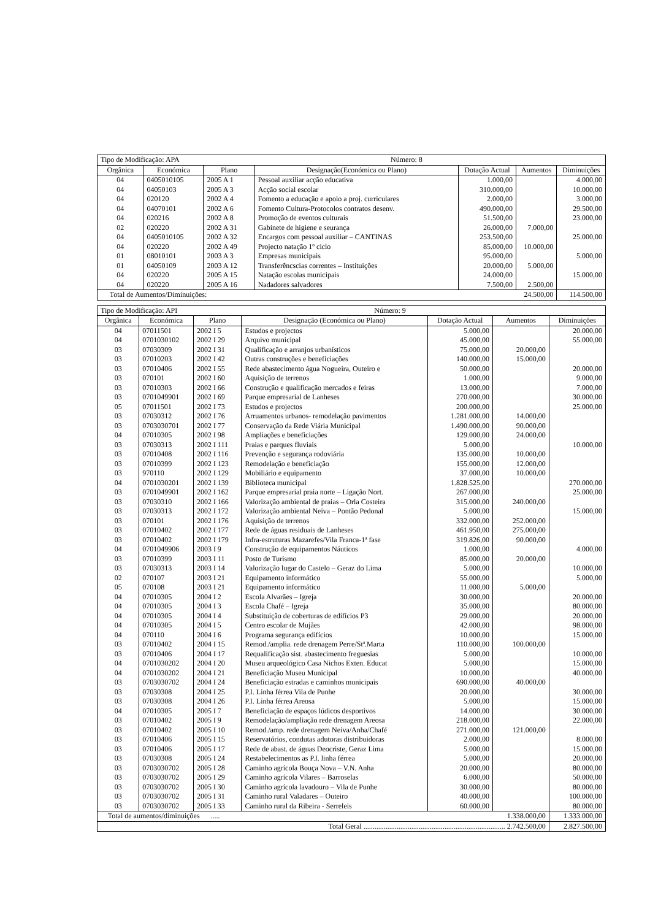| Tipo de Modificação: APA Número: 8 | | | | | | |
| Orgânica | Económica | Plano | Designação(Económica ou Plano) | Dotação Actual | Aumentos | Diminuições |
| 04 | 0405010105 | 2005 A 1 | Pessoal auxiliar acção educativa | 1.000,00 | | 4.000,00 |
| 04 | 04050103 | 2005 A 3 | Acção social escolar | 310.000,00 | | 10.000,00 |
| 04 | 020120 | 2002 A 4 | Fomento a educação e apoio a proj. curriculares | 2.000,00 | | 3.000,00 |
| 04 | 04070101 | 2002 A 6 | Fomento Cultura-Protocolos contratos desenv. | 490.000,00 | | 29.500,00 |
| 04 | 020216 | 2002 A 8 | Promoção de eventos culturais | 51.500,00 | | 23.000,00 |
| 02 | 020220 | 2002 A 31 | Gabinete de higiene e seurança | 26.000,00 | 7.000,00 | |
| 04 | 0405010105 | 2002 A 32 | Encargos com pessoal auxiliar – CANTINAS | 253.500,00 | | 25.000,00 |
| 04 | 020220 | 2002 A 49 | Projecto natação 1º ciclo | 85.000,00 | 10.000,00 | |
| 01 | 08010101 | 2003 A 3 | Empresas municipais | 95.000,00 | | 5.000,00 |
| 01 | 04050109 | 2003 A 12 | Transferêncscias correntes – Instituições | 20.000,00 | 5.000,00 | |
| 04 | 020220 | 2005 A 15 | Natação escolas municipais | 24.000,00 | | 15.000,00 |
| 04 | 020220 | 2005 A 16 | Nadadores salvadores | 7.500,00 | 2.500,00 | |
| Total de Aumentos/Diminuições: | | | | | 24.500,00 | 114.500,00 |
| Tipo de Modificação: API Número: 9 | | | | | | |
| Orgânica | Económica | Plano | Designação (Económica ou Plano) | Dotação Actual | Aumentos | Diminuições |
| 04 | 07011501 | 2002 I 5 | Estudos e projectos | 5.000,00 | | 20.000,00 |
| 04 | 0701030102 | 2002 I 29 | Arquivo municipal | 45.000,00 | | 55.000,00 |
| 03 | 07030309 | 2002 I 31 | Qualificação e arranjos urbanísticos | 75.000,00 | 20.000,00 | |
| 03 | 07010203 | 2002 I 42 | Outras construções e beneficiações | 140.000,00 | 15.000,00 | |
| 03 | 07010406 | 2002 I 55 | Rede abastecimento água Nogueira, Outeiro e | 50.000,00 | | 20.000,00 |
| 03 | 070101 | 2002 I 60 | Aquisição de terrenos | 1.000,00 | | 9.000,00 |
| 03 | 07010303 | 2002 I 66 | Construção e qualificação mercados e feiras | 13.000,00 | | 7.000,00 |
| 03 | 0701049901 | 2002 I 69 | Parque empresarial de Lanheses | 270.000,00 | | 30.000,00 |
| 05 | 07011501 | 2002 I 73 | Estudos e projectos | 200.000,00 | | 25.000,00 |
| 03 | 07030312 | 2002 I 76 | Arruamentos urbanos- remodelação pavimentos | 1.281.000,00 | 14.000,00 | |
| 03 | 0703030701 | 2002 I 77 | Conservação da Rede Viária Municipal | 1.490.000,00 | 90.000,00 | |
| 04 | 07010305 | 2002 I 98 | Ampliações e beneficiações | 129.000,00 | 24.000,00 | |
| 03 | 07030313 | 2002 I 111 | Praias e parques fluviais | 5.000,00 | | 10.000,00 |
| 03 | 07010408 | 2002 I 116 | Prevenção e segurança rodoviária | 135.000,00 | 10.000,00 | |
| 03 | 07010399 | 2002 I 123 | Remodelação e beneficiação | 155.000,00 | 12.000,00 | |
| 03 | 970110 | 2002 I 129 | Mobiliário e equipamento | 37.000,00 | 10.000,00 | |
| 04 | 0701030201 | 2002 I 139 | Biblioteca municipal | 1.828.525,00 | | 270.000,00 |
| 03 | 0701049901 | 2002 I 162 | Parque empresarial praia norte – Ligação Nort. | 267.000,00 | | 25.000,00 |
| 03 | 07030310 | 2002 I 166 | Valorização ambiental de praias – Orla Costeira | 315.000,00 | 240.000,00 | |
| 03 | 07030313 | 2002 I 172 | Valorização ambiental Neiva – Pontão Pedonal | 5.000,00 | | 15.000,00 |
| 03 | 070101 | 2002 I 176 | Aquisição de terrenos | 332.000,00 | 252.000,00 | |
| 03 | 07010402 | 2002 I 177 | Rede de águas residuais de Lanheses | 461.950,00 | 275.000,00 | |
| 03 | 07010402 | 2002 I 179 | Infra-estruturas Mazarefes/Vila Franca-1ª fase | 319.826,00 | 90.000,00 | |
| 04 | 0701049906 | 2003 I 9 | Construção de equipamentos Náuticos | 1.000,00 | | 4.000,00 |
| 03 | 07010399 | 2003 I 11 | Posto de Turismo | 85.000,00 | 20.000,00 | |
| 03 | 07030313 | 2003 I 14 | Valorização lugar do Castelo – Geraz do Lima | 5.000,00 | | 10.000,00 |
| 02 | 070107 | 2003 I 21 | Equipamento informático | 55.000,00 | | 5.000,00 |
| 05 | 070108 | 2003 I 21 | Equipamento informático | 11.000,00 | 5.000,00 | |
| 04 | 07010305 | 2004 I 2 | Escola Alvarães – Igreja | 30.000,00 | | 20.000,00 |
| 04 | 07010305 | 2004 I 3 | Escola Chafé – Igreja | 35.000,00 | | 80.000,00 |
| 04 | 07010305 | 2004 I 4 | Substituição de coberturas de edifícios P3 | 29.000,00 | | 20.000,00 |
| 04 | 07010305 | 2004 I 5 | Centro escolar de Mujães | 42.000,00 | | 98.000,00 |
| 04 | 070110 | 2004 I 6 | Programa segurança edifícios | 10.000,00 | | 15.000,00 |
| 03 | 07010402 | 2004 I 15 | Remod./amplia. rede drenagem Perre/Stª.Marta | 110.000,00 | 100.000,00 | |
| 03 | 07010406 | 2004 I 17 | Requalificação sist. abastecimento freguesias | 5.000,00 | | 10.000,00 |
| 04 | 0701030202 | 2004 I 20 | Museu arqueológico Casa Nichos Exten. Educat | 5.000,00 | | 15.000,00 |
| 04 | 0701030202 | 2004 I 21 | Beneficiação Museu Municipal | 10.000,00 | | 40.000,00 |
| 03 | 0703030702 | 2004 I 24 | Beneficiação estradas e caminhos municipais | 690.000,00 | 40.000,00 | |
| 03 | 07030308 | 2004 I 25 | P.I. Linha férrea Vila de Punhe | 20.000,00 | | 30.000,00 |
| 03 | 07030308 | 2004 I 26 | P.I. Linha férrea Areosa | 5.000,00 | | 15.000,00 |
| 04 | 07010305 | 2005 I 7 | Beneficiação de espaços lúdicos desportivos | 14.000,00 | | 30.000,00 |
| 03 | 07010402 | 2005 I 9 | Remodelação/ampliação rede drenagem Areosa | 218.000,00 | | 22.000,00 |
| 03 | 07010402 | 2005 I 10 | Remod./amp. rede drenagem Neiva/Anha/Chafé | 271.000,00 | 121.000,00 | |
| 03 | 07010406 | 2005 I 15 | Reservatórios, condutas adutoras distribuidoras | 2.000,00 | | 8.000,00 |
| 03 | 07010406 | 2005 I 17 | Rede de abast. de águas Deocriste, Geraz Lima | 5.000,00 | | 15.000,00 |
| 03 | 07030308 | 2005 I 24 | Restabelecimentos as P.I. linha férrea | 5.000,00 | | 20.000,00 |
| 03 | 0703030702 | 2005 I 28 | Caminho agrícola Bouça Nova – V.N. Anha | 20.000,00 | | 80.000,00 |
| 03 | 0703030702 | 2005 I 29 | Caminho agrícola Vilares – Barroselas | 6.000,00 | | 50.000,00 |
| 03 | 0703030702 | 2005 I 30 | Caminho agrícola lavadouro – Vila de Punhe | 30.000,00 | | 80.000,00 |
| 03 | 0703030702 | 2005 I 31 | Caminho rural Valadares – Outeiro | 40.000,00 | | 100.000,00 |
| 03 | 0703030702 | 2005 I 33 | Caminho rural da Ribeira - Serreleis | 60.000,00 | | 80.000,00 |
| Total de aumentos/diminuições ..... | | | | | 1.338.000,00 | 1.333.000,00 |
| Total Geral ............................................................................. 2.742.500,00 | | | | | | 2.827.500,00 |